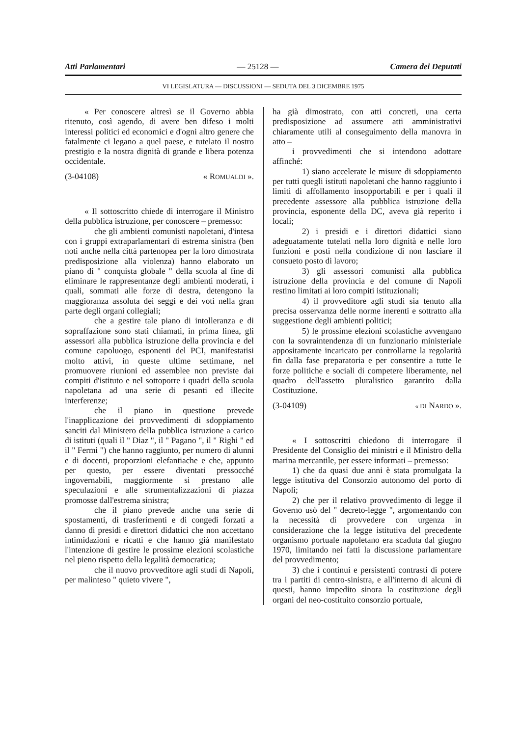Atti Parlamentari — 25128 — Camera dei Deputati
VI LEGISLATURA — DISCUSSIONI — SEDUTA DEL 3 DICEMBRE 1975
« Per conoscere altresì se il Governo abbia ritenuto, così agendo, di avere ben difeso i molti interessi politici ed economici e d'ogni altro genere che fatalmente ci legano a quel paese, e tutelato il nostro prestigio e la nostra dignità di grande e libera potenza occidentale.
(3-04108) « ROMUALDI ».
« Il sottoscritto chiede di interrogare il Ministro della pubblica istruzione, per conoscere – premesso:
che gli ambienti comunisti napoletani, d'intesa con i gruppi extraparlamentari di estrema sinistra (ben noti anche nella città partenopea per la loro dimostrata predisposizione alla violenza) hanno elaborato un piano di " conquista globale " della scuola al fine di eliminare le rappresentanze degli ambienti moderati, i quali, sommati alle forze di destra, detengono la maggioranza assoluta dei seggi e dei voti nella gran parte degli organi collegiali;
che a gestire tale piano di intolleranza e di sopraffazione sono stati chiamati, in prima linea, gli assessori alla pubblica istruzione della provincia e del comune capoluogo, esponenti del PCI, manifestatisi molto attivi, in queste ultime settimane, nel promuovere riunioni ed assemblee non previste dai compiti d'istituto e nel sottoporre i quadri della scuola napoletana ad una serie di pesanti ed illecite interferenze;
che il piano in questione prevede l'inapplicazione dei provvedimenti di sdoppiamento sanciti dal Ministero della pubblica istruzione a carico di istituti (quali il " Diaz ", il " Pagano ", il " Righi " ed il " Fermi ") che hanno raggiunto, per numero di alunni e di docenti, proporzioni elefantiache e che, appunto per questo, per essere diventati pressocché ingovernabili, maggiormente si prestano alle speculazioni e alle strumentalizzazioni di piazza promosse dall'estrema sinistra;
che il piano prevede anche una serie di spostamenti, di trasferimenti e di congedi forzati a danno di presidi e direttori didattici che non accettano intimidazioni e ricatti e che hanno già manifestato l'intenzione di gestire le prossime elezioni scolastiche nel pieno rispetto della legalità democratica;
che il nuovo provveditore agli studi di Napoli, per malinteso " quieto vivere ",
ha già dimostrato, con atti concreti, una certa predisposizione ad assumere atti amministrativi chiaramente utili al conseguimento della manovra in atto –
i provvedimenti che si intendono adottare affinché:
1) siano accelerate le misure di sdoppiamento per tutti quegli istituti napoletani che hanno raggiunto i limiti di affollamento insopportabili e per i quali il precedente assessore alla pubblica istruzione della provincia, esponente della DC, aveva già reperito i locali;
2) i presidi e i direttori didattici siano adeguatamente tutelati nella loro dignità e nelle loro funzioni e posti nella condizione di non lasciare il consueto posto di lavoro;
3) gli assessori comunisti alla pubblica istruzione della provincia e del comune di Napoli restino limitati ai loro compiti istituzionali;
4) il provveditore agli studi sia tenuto alla precisa osservanza delle norme inerenti e sottratto alla suggestione degli ambienti politici;
5) le prossime elezioni scolastiche avvengano con la sovraintendenza di un funzionario ministeriale appositamente incaricato per controllarne la regolarità fin dalla fase preparatoria e per consentire a tutte le forze politiche e sociali di competere liberamente, nel quadro dell'assetto pluralistico garantito dalla Costituzione.
(3-04109) « DI NARDO ».
« I sottoscritti chiedono di interrogare il Presidente del Consiglio dei ministri e il Ministro della marina mercantile, per essere informati – premesso:
1) che da quasi due anni è stata promulgata la legge istitutiva del Consorzio autonomo del porto di Napoli;
2) che per il relativo provvedimento di legge il Governo usò del " decreto-legge ", argomentando con la necessità di provvedere con urgenza in considerazione che la legge istitutiva del precedente organismo portuale napoletano era scaduta dal giugno 1970, limitando nei fatti la discussione parlamentare del provvedimento;
3) che i continui e persistenti contrasti di potere tra i partiti di centro-sinistra, e all'interno di alcuni di questi, hanno impedito sinora la costituzione degli organi del neo-costituito consorzio portuale,